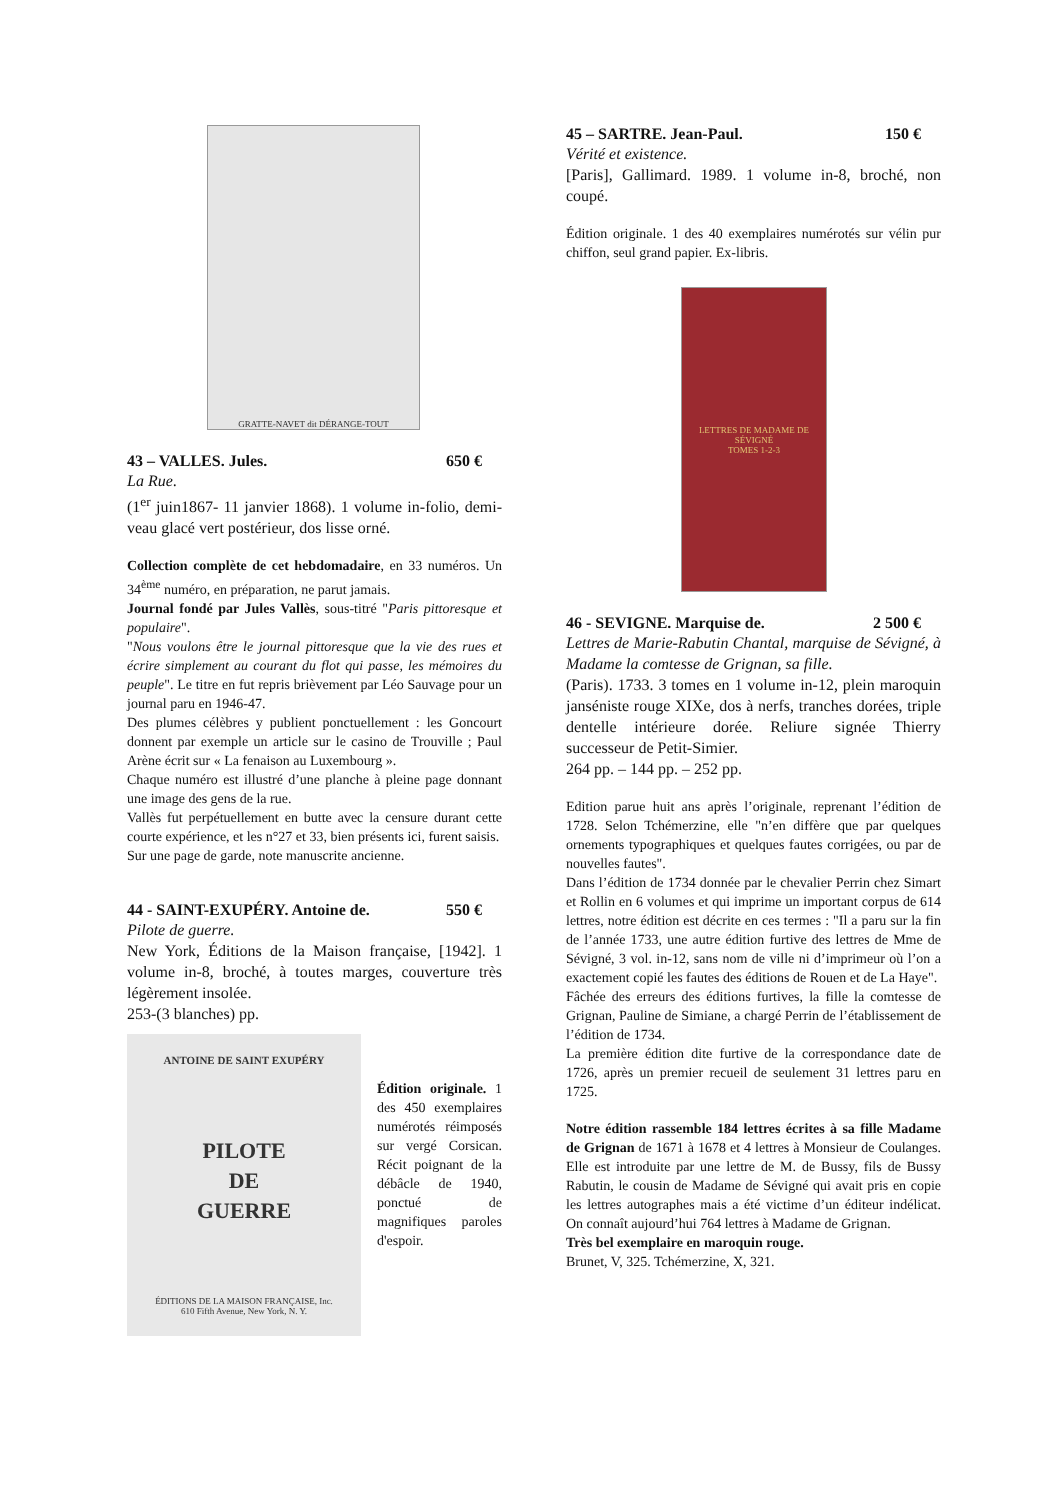GRATTE-NAVET dit DÉRANGE-TOUT
43 – VALLES. Jules. 650 €
La Rue.
(1<sup>er</sup> juin1867- 11 janvier 1868). 1 volume in-folio, demi-veau glacé vert postérieur, dos lisse orné.
Collection complète de cet hebdomadaire, en 33 numéros. Un 34<sup>ème</sup> numéro, en préparation, ne parut jamais.
Journal fondé par Jules Vallès, sous-titré "Paris pittoresque et populaire".
"Nous voulons être le journal pittoresque que la vie des rues et écrire simplement au courant du flot qui passe, les mémoires du peuple". Le titre en fut repris brièvement par Léo Sauvage pour un journal paru en 1946-47.
Des plumes célèbres y publient ponctuellement : les Goncourt donnent par exemple un article sur le casino de Trouville ; Paul Arène écrit sur « La fenaison au Luxembourg ».
Chaque numéro est illustré d’une planche à pleine page donnant une image des gens de la rue.
Vallès fut perpétuellement en butte avec la censure durant cette courte expérience, et les n°27 et 33, bien présents ici, furent saisis.
Sur une page de garde, note manuscrite ancienne.
44 - SAINT-EXUPÉRY. Antoine de. 550 €
Pilote de guerre.
New York, Éditions de la Maison française, [1942]. 1 volume in-8, broché, à toutes marges, couverture très légèrement insolée.
253-(3 blanches) pp.
ANTOINE DE SAINT EXUPÉRY
PILOTE
DE
GUERRE
ÉDITIONS DE LA MAISON FRANÇAISE, Inc.
610 Fifth Avenue, New York, N. Y.
Édition originale. 1 des 450 exemplaires numérotés réimposés sur vergé Corsican. Récit poignant de la débâcle de 1940, ponctué de magnifiques paroles d'espoir.
45 – SARTRE. Jean-Paul. 150 €
Vérité et existence.
[Paris], Gallimard. 1989. 1 volume in-8, broché, non coupé.
Édition originale. 1 des 40 exemplaires numérotés sur vélin pur chiffon, seul grand papier. Ex-libris.
LETTRES DE MADAME DE SÉVIGNÉ
TOMES 1-2-3
46 - SEVIGNE. Marquise de. 2 500 €
Lettres de Marie-Rabutin Chantal, marquise de Sévigné, à Madame la comtesse de Grignan, sa fille.
(Paris). 1733. 3 tomes en 1 volume in-12, plein maroquin janséniste rouge XIXe, dos à nerfs, tranches dorées, triple dentelle intérieure dorée. Reliure signée Thierry successeur de Petit-Simier.
264 pp. – 144 pp. – 252 pp.
Edition parue huit ans après l’originale, reprenant l’édition de 1728. Selon Tchémerzine, elle "n’en diffère que par quelques ornements typographiques et quelques fautes corrigées, ou par de nouvelles fautes".
Dans l’édition de 1734 donnée par le chevalier Perrin chez Simart et Rollin en 6 volumes et qui imprime un important corpus de 614 lettres, notre édition est décrite en ces termes : "Il a paru sur la fin de l’année 1733, une autre édition furtive des lettres de Mme de Sévigné, 3 vol. in-12, sans nom de ville ni d’imprimeur où l’on a exactement copié les fautes des éditions de Rouen et de La Haye".
Fâchée des erreurs des éditions furtives, la fille la comtesse de Grignan, Pauline de Simiane, a chargé Perrin de l’établissement de l’édition de 1734.
La première édition dite furtive de la correspondance date de 1726, après un premier recueil de seulement 31 lettres paru en 1725.
Notre édition rassemble 184 lettres écrites à sa fille Madame de Grignan de 1671 à 1678 et 4 lettres à Monsieur de Coulanges. Elle est introduite par une lettre de M. de Bussy, fils de Bussy Rabutin, le cousin de Madame de Sévigné qui avait pris en copie les lettres autographes mais a été victime d’un éditeur indélicat. On connaît aujourd’hui 764 lettres à Madame de Grignan.
Très bel exemplaire en maroquin rouge.
Brunet, V, 325. Tchémerzine, X, 321.